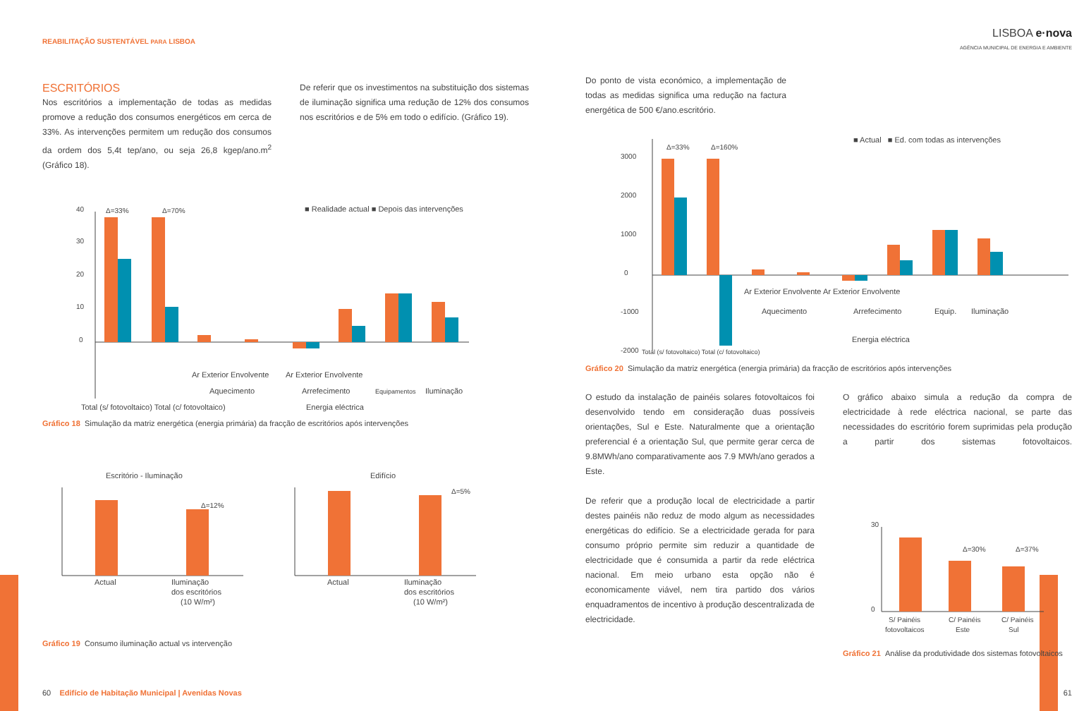REABILITAÇÃO SUSTENTÁVEL PARA LISBOA
ESCRITÓRIOS
Nos escritórios a implementação de todas as medidas promove a redução dos consumos energéticos em cerca de 33%. As intervenções permitem um redução dos consumos da ordem dos 5,4t tep/ano, ou seja 26,8 kgep/ano.m<sup>2</sup> (Gráfico 18).
De referir que os investimentos na substituição dos sistemas de iluminação significa uma redução de 12% dos consumos nos escritórios e de 5% em todo o edifício. (Gráfico 19).
■ Realidade actual ■ Depois das intervenções
0
10
20
30
40
Δ=33%
Δ=70%
Ar Exterior Envolvente
Ar Exterior Envolvente
Aquecimento
Arrefecimento
Equipamentos
Iluminação
Total (s/ fotovoltaico) Total (c/ fotovoltaico)
Energia eléctrica
Gráfico 18 Simulação da matriz energética (energia primária) da fracção de escritórios após intervenções
Escritório - Iluminação
Δ=12%
Actual
Iluminação
dos escritórios
(10 W/m²)
Edifício
Δ=5%
Actual
Iluminação
dos escritórios
(10 W/m²)
Gráfico 19 Consumo iluminação actual vs intervenção
60 Edifício de Habitação Municipal | Avenidas Novas
LISBOA e·nova
AGÊNCIA MUNICIPAL DE ENERGIA E AMBIENTE
Do ponto de vista económico, a implementação de todas as medidas significa uma redução na factura energética de 500 €/ano.escritório.
■ Actual ■ Ed. com todas as intervenções
0
1000
2000
3000
-1000
-2000
Δ=33%
Δ=160%
Ar Exterior Envolvente Ar Exterior Envolvente
Aquecimento
Arrefecimento
Equip.
Iluminação
Energia eléctrica
Total (s/ fotovoltaico) Total (c/ fotovoltaico)
Gráfico 20 Simulação da matriz energética (energia primária) da fracção de escritórios após intervenções
O estudo da instalação de painéis solares fotovoltaicos foi desenvolvido tendo em consideração duas possíveis orientações, Sul e Este. Naturalmente que a orientação preferencial é a orientação Sul, que permite gerar cerca de 9.8MWh/ano comparativamente aos 7.9 MWh/ano gerados a Este.
De referir que a produção local de electricidade a partir destes painéis não reduz de modo algum as necessidades energéticas do edifício. Se a electricidade gerada for para consumo próprio permite sim reduzir a quantidade de electricidade que é consumida a partir da rede eléctrica nacional. Em meio urbano esta opção não é economicamente viável, nem tira partido dos vários enquadramentos de incentivo à produção descentralizada de electricidade.
O gráfico abaixo simula a redução da compra de electricidade à rede eléctrica nacional, se parte das necessidades do escritório forem suprimidas pela produção a partir dos sistemas fotovoltaicos.
30
0
Δ=30%
Δ=37%
S/ Painéis
C/ Painéis
C/ Painéis
fotovoltaicos
Este
Sul
Gráfico 21 Análise da produtividade dos sistemas fotovoltaicos
61